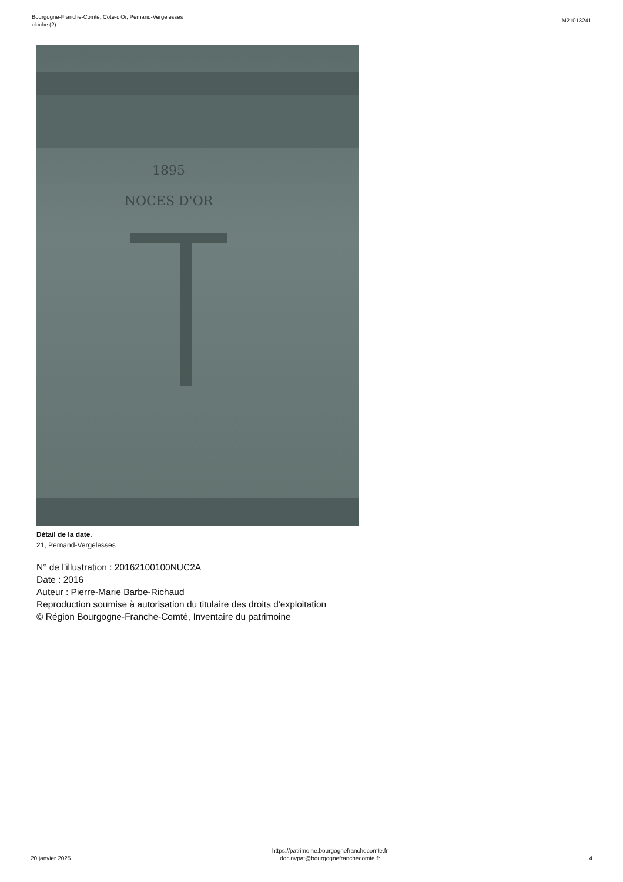Bourgogne-Franche-Comté, Côte-d'Or, Pernand-Vergelesses
cloche (2)
IM21013241
1895
NOCES D'OR
Détail de la date.
21, Pernand-Vergelesses
N° de l’illustration : 20162100100NUC2A
Date : 2016
Auteur : Pierre-Marie Barbe-Richaud
Reproduction soumise à autorisation du titulaire des droits d'exploitation
© Région Bourgogne-Franche-Comté, Inventaire du patrimoine
20 janvier 2025
https://patrimoine.bourgognefranchecomte.fr
docinvpat@bourgognefranchecomte.fr
4